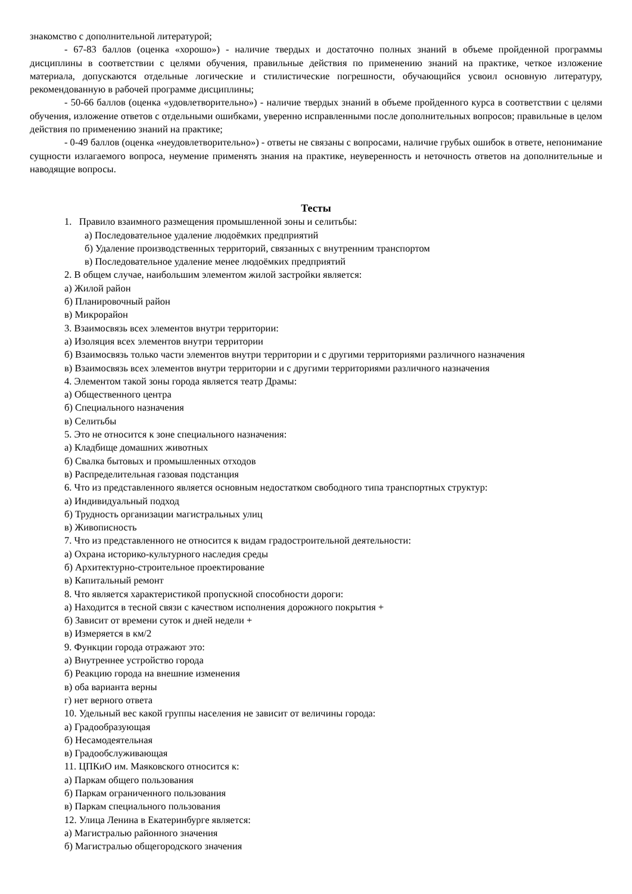знакомство с дополнительной литературой;
- 67-83 баллов (оценка «хорошо») - наличие твердых и достаточно полных знаний в объеме пройденной программы дисциплины в соответствии с целями обучения, правильные действия по применению знаний на практике, четкое изложение материала, допускаются отдельные логические и стилистические погрешности, обучающийся усвоил основную литературу, рекомендованную в рабочей программе дисциплины;
- 50-66 баллов (оценка «удовлетворительно») - наличие твердых знаний в объеме пройденного курса в соответствии с целями обучения, изложение ответов с отдельными ошибками, уверенно исправленными после дополнительных вопросов; правильные в целом действия по применению знаний на практике;
- 0-49 баллов (оценка «неудовлетворительно») - ответы не связаны с вопросами, наличие грубых ошибок в ответе, непонимание сущности излагаемого вопроса, неумение применять знания на практике, неуверенность и неточность ответов на дополнительные и наводящие вопросы.
Тесты
1. Правило взаимного размещения промышленной зоны и селитьбы:
а) Последовательное удаление людоёмких предприятий
б) Удаление производственных территорий, связанных с внутренним транспортом
в) Последовательное удаление менее людоёмких предприятий
2. В общем случае, наибольшим элементом жилой застройки является:
а) Жилой район
б) Планировочный район
в) Микрорайон
3. Взаимосвязь всех элементов внутри территории:
а) Изоляция всех элементов внутри территории
б) Взаимосвязь только части элементов внутри территории и с другими территориями различного назначения
в) Взаимосвязь всех элементов внутри территории и с другими территориями различного назначения
4. Элементом такой зоны города является театр Драмы:
а) Общественного центра
б) Специального назначения
в) Селитьбы
5. Это не относится к зоне специального назначения:
а) Кладбище домашних животных
б) Свалка бытовых и промышленных отходов
в) Распределительная газовая подстанция
6. Что из представленного является основным недостатком свободного типа транспортных структур:
а) Индивидуальный подход
б) Трудность организации магистральных улиц
в) Живописность
7. Что из представленного не относится к видам градостроительной деятельности:
а) Охрана историко-культурного наследия среды
б) Архитектурно-строительное проектирование
в) Капитальный ремонт
8. Что является характеристикой пропускной способности дороги:
а) Находится в тесной связи с качеством исполнения дорожного покрытия +
б) Зависит от времени суток и дней недели +
в) Измеряется в км/2
9. Функции города отражают это:
а) Внутреннее устройство города
б) Реакцию города на внешние изменения
в) оба варианта верны
г) нет верного ответа
10. Удельный вес какой группы населения не зависит от величины города:
а) Градообразующая
б) Несамодеятельная
в) Градообслуживающая
11. ЦПКиО им. Маяковского относится к:
а) Паркам общего пользования
б) Паркам ограниченного пользования
в) Паркам специального пользования
12. Улица Ленина в Екатеринбурге является:
а) Магистралью районного значения
б) Магистралью общегородского значения